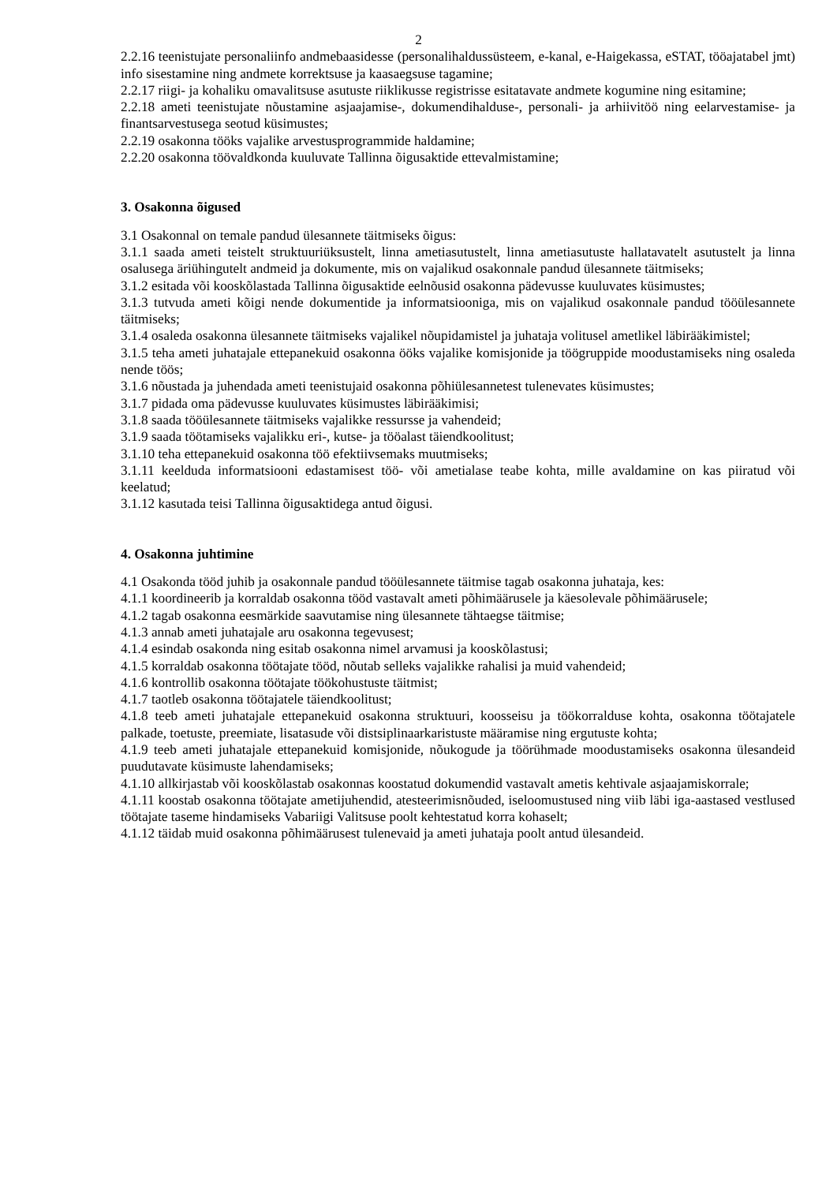2
2.2.16 teenistujate personaliinfo andmebaasidesse (personalihaldussüsteem, e-kanal, e-Haigekassa, eSTAT, tööajatabel jmt) info sisestamine ning andmete korrektsuse ja kaasaegsuse tagamine;
2.2.17 riigi- ja kohaliku omavalitsuse asutuste riiklikusse registrisse esitatavate andmete kogumine ning esitamine;
2.2.18 ameti teenistujate nõustamine asjaajamise-, dokumendihalduse-, personali- ja arhiivitöö ning eelarvestamise- ja finantsarvestusega seotud küsimustes;
2.2.19 osakonna tööks vajalike arvestusprogrammide haldamine;
2.2.20 osakonna töövaldkonda kuuluvate Tallinna õigusaktide ettevalmistamine;
3. Osakonna õigused
3.1 Osakonnal on temale pandud ülesannete täitmiseks õigus:
3.1.1 saada ameti teistelt struktuuriüksustelt, linna ametiasutustelt, linna ametiasutuste hallatavatelt asutustelt ja linna osalusega äriühingutelt andmeid ja dokumente, mis on vajalikud osakonnale pandud ülesannete täitmiseks;
3.1.2 esitada või kooskõlastada Tallinna õigusaktide eelnõusid osakonna pädevusse kuuluvates küsimustes;
3.1.3 tutvuda ameti kõigi nende dokumentide ja informatsiooniga, mis on vajalikud osakonnale pandud tööülesannete täitmiseks;
3.1.4 osaleda osakonna ülesannete täitmiseks vajalikel nõupidamistel ja juhataja volitusel ametlikel läbirääkimistel;
3.1.5 teha ameti juhatajale ettepanekuid osakonna ööks vajalike komisjonide ja töögruppide moodustamiseks ning osaleda nende töös;
3.1.6 nõustada ja juhendada ameti teenistujaid osakonna põhiülesannetest tulenevates küsimustes;
3.1.7 pidada oma pädevusse kuuluvates küsimustes läbirääkimisi;
3.1.8 saada tööülesannete täitmiseks vajalikke ressursse ja vahendeid;
3.1.9 saada töötamiseks vajalikku eri-, kutse- ja tööalast täiendkoolitust;
3.1.10 teha ettepanekuid osakonna töö efektiivsemaks muutmiseks;
3.1.11 keelduda informatsiooni edastamisest töö- või ametialase teabe kohta, mille avaldamine on kas piiratud või keelatud;
3.1.12 kasutada teisi Tallinna õigusaktidega antud õigusi.
4. Osakonna juhtimine
4.1 Osakonda tööd juhib ja osakonnale pandud tööülesannete täitmise tagab osakonna juhataja, kes:
4.1.1 koordineerib ja korraldab osakonna tööd vastavalt ameti põhimäärusele ja käesolevale põhimäärusele;
4.1.2 tagab osakonna eesmärkide saavutamise ning ülesannete tähtaegse täitmise;
4.1.3 annab ameti juhatajale aru osakonna tegevusest;
4.1.4 esindab osakonda ning esitab osakonna nimel arvamusi ja kooskõlastusi;
4.1.5 korraldab osakonna töötajate tööd, nõutab selleks vajalikke rahalisi ja muid vahendeid;
4.1.6 kontrollib osakonna töötajate töökohustuste täitmist;
4.1.7 taotleb osakonna töötajatele täiendkoolitust;
4.1.8 teeb ameti juhatajale ettepanekuid osakonna struktuuri, koosseisu ja töökorralduse kohta, osakonna töötajatele palkade, toetuste, preemiate, lisatasude või distsiplinaarkaristuste määramise ning ergutuste kohta;
4.1.9 teeb ameti juhatajale ettepanekuid komisjonide, nõukogude ja töörühmade moodustamiseks osakonna ülesandeid puudutavate küsimuste lahendamiseks;
4.1.10 allkirjastab või kooskõlastab osakonnas koostatud dokumendid vastavalt ametis kehtivale asjaajamiskorrale;
4.1.11 koostab osakonna töötajate ametijuhendid, atesteerimisnõuded, iseloomustused ning viib läbi iga-aastased vestlused töötajate taseme hindamiseks Vabariigi Valitsuse poolt kehtestatud korra kohaselt;
4.1.12 täidab muid osakonna põhimäärusest tulenevaid ja ameti juhataja poolt antud ülesandeid.